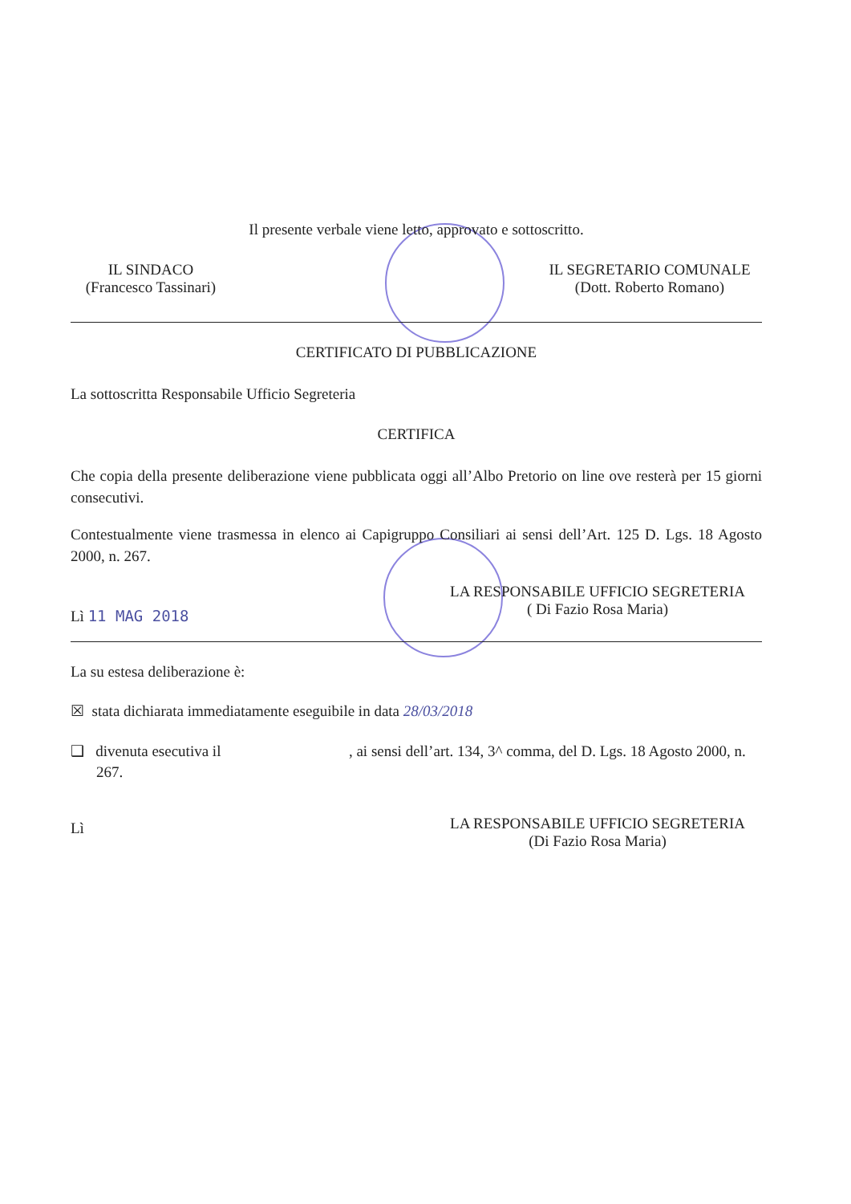Il presente verbale viene letto, approvato e sottoscritto.
IL SINDACO
(Francesco Tassinari)
IL SEGRETARIO COMUNALE
(Dott. Roberto Romano)
CERTIFICATO DI PUBBLICAZIONE
La sottoscritta Responsabile Ufficio Segreteria
CERTIFICA
Che copia della presente deliberazione viene pubblicata oggi all’Albo Pretorio on line ove resterà per 15 giorni consecutivi.
Contestualmente viene trasmessa in elenco ai Capigruppo Consiliari ai sensi dell’Art. 125 D. Lgs. 18 Agosto 2000, n. 267.
Lì 11 MAG 2018
LA RESPONSABILE UFFICIO SEGRETERIA
( Di Fazio Rosa Maria)
La su estesa deliberazione è:
☒ stata dichiarata immediatamente eseguibile in data 28/03/2018
❑ divenuta esecutiva il , ai sensi dell’art. 134, 3^ comma, del D. Lgs. 18 Agosto 2000, n. 267.
Lì
LA RESPONSABILE UFFICIO SEGRETERIA
(Di Fazio Rosa Maria)